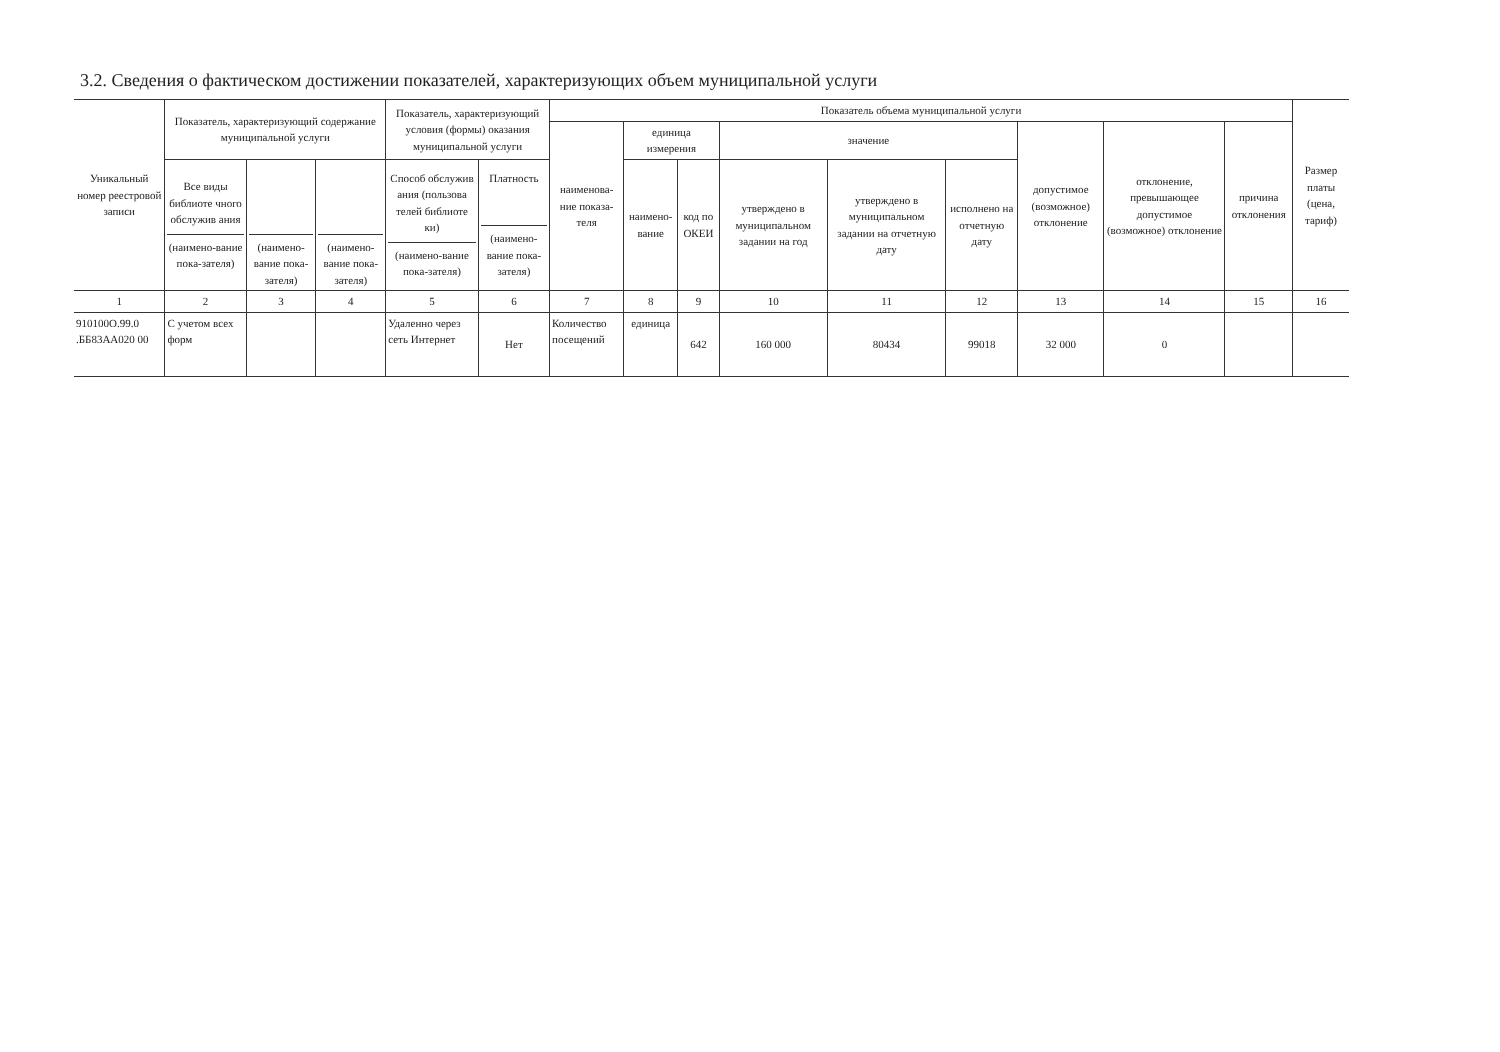3.2. Сведения о фактическом достижении показателей, характеризующих объем муниципальной услуги
| Уникальный номер реестровой записи | Показатель, характеризующий содержание муниципальной услуги | | | Показатель, характеризующий условия (формы) оказания муниципальной услуги | | Показатель объема муниципальной услуги | | | | | | | | | Размер платы (цена, тариф) |
| --- | --- | --- | --- | --- | --- | --- | --- | --- | --- | --- | --- | --- | --- | --- | --- |
| | | | | | | наименова-ние показа-теля | единица измерения | | значение | | | допустимое (возможное) отклонение | отклонение, превышающее допустимое (возможное) отклонение | причина отклонения | |
| | Все виды библиоте чного обслужив ания (наимено-вание пока-зателя) | (наимено-вание пока-зателя) | (наимено-вание пока-зателя) | Способ обслужив ания (пользова телей библиоте ки) (наимено-вание пока-зателя) | Платность (наимено-вание пока-зателя) | | наимено-вание | код по ОКЕИ | утверждено в муниципальном задании на год | утверждено в муниципальном задании на отчетную дату | исполнено на отчетную дату | | | | |
| 1 | 2 | 3 | 4 | 5 | 6 | 7 | 8 | 9 | 10 | 11 | 12 | 13 | 14 | 15 | 16 |
| 910100О.99.0 .ББ83АА020 00 | С учетом всех форм | | | Удаленно через сеть Интернет | Нет | Количество посещений | единица | 642 | 160 000 | 80434 | 99018 | 32 000 | 0 | | |